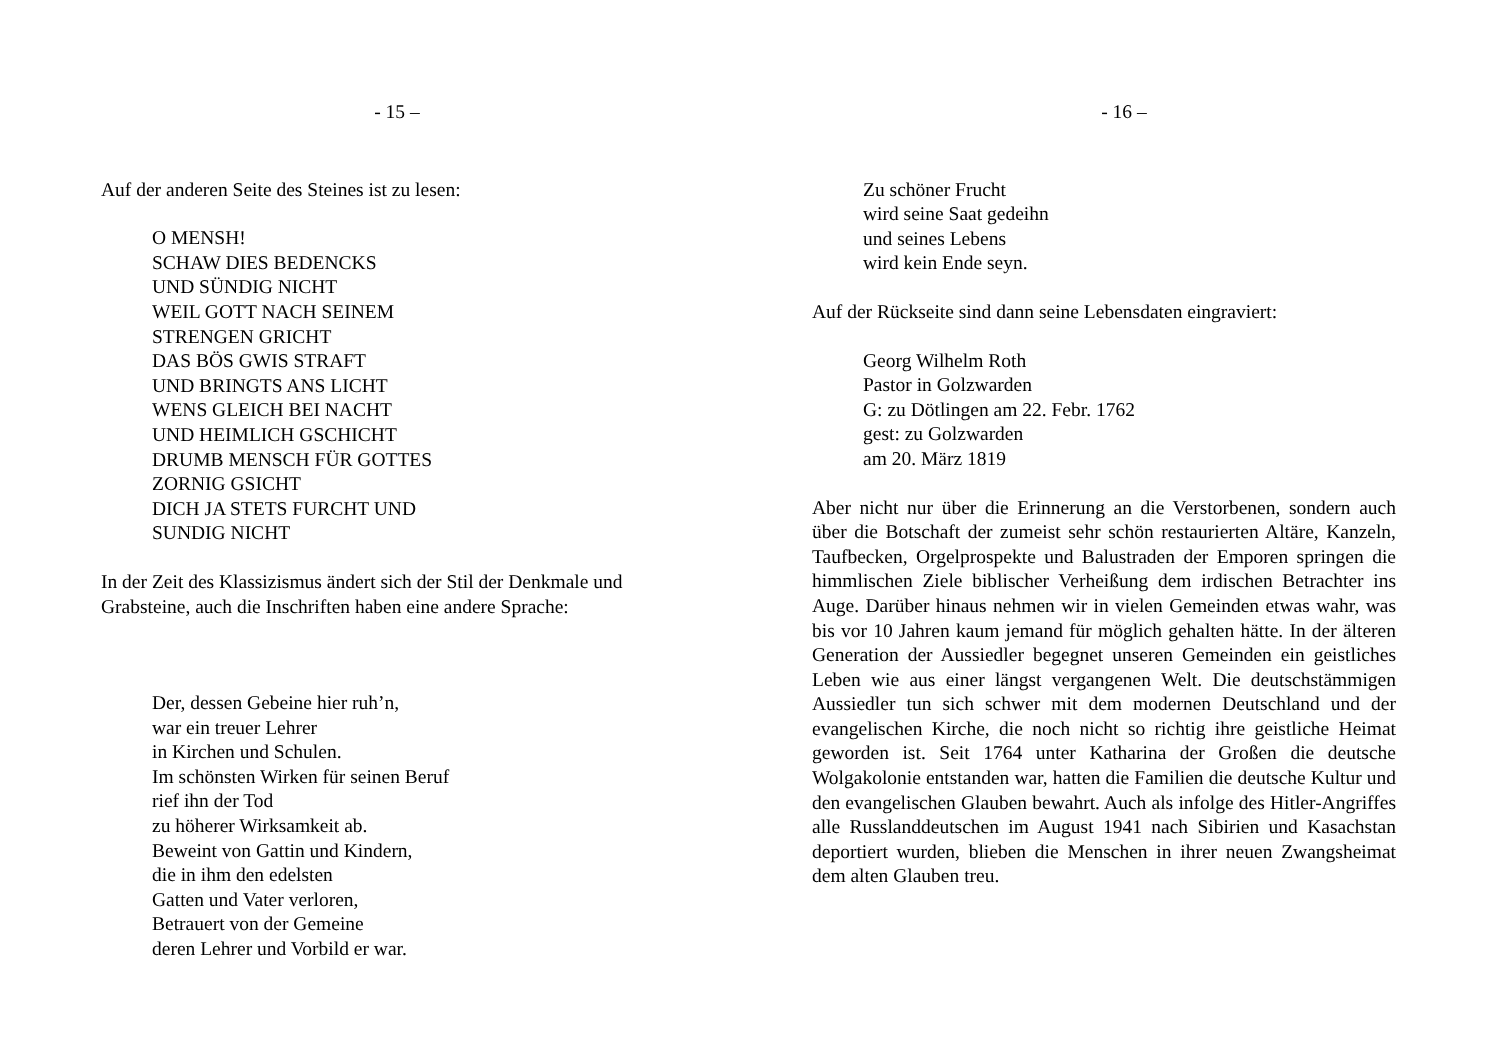- 15 –
Auf der anderen Seite des Steines ist zu lesen:
O MENSH!
SCHAW DIES BEDENCKS
UND SÜNDIG NICHT
WEIL GOTT NACH SEINEM
STRENGEN GRICHT
DAS BÖS GWIS STRAFT
UND BRINGTS ANS LICHT
WENS GLEICH BEI NACHT
UND HEIMLICH GSCHICHT
DRUMB MENSCH FÜR GOTTES
ZORNIG GSICHT
DICH JA STETS FURCHT UND
SUNDIG NICHT
In der Zeit des Klassizismus ändert sich der Stil der Denkmale und Grabsteine, auch die Inschriften haben eine andere Sprache:
Der, dessen Gebeine hier ruh’n,
war ein treuer Lehrer
in Kirchen und Schulen.
Im schönsten Wirken für seinen Beruf
rief ihn der Tod
zu höherer Wirksamkeit ab.
Beweint von Gattin und Kindern,
die in ihm den edelsten
Gatten und Vater verloren,
Betrauert von der Gemeine
deren Lehrer und Vorbild er war.
- 16 –
Zu schöner Frucht
wird seine Saat gedeihn
und seines Lebens
wird kein Ende seyn.
Auf der Rückseite sind dann seine Lebensdaten eingraviert:
Georg Wilhelm Roth
Pastor in Golzwarden
G: zu Dötlingen am 22. Febr. 1762
gest: zu Golzwarden
am 20. März 1819
Aber nicht nur über die Erinnerung an die Verstorbenen, sondern auch über die Botschaft der zumeist sehr schön restaurierten Altäre, Kanzeln, Taufbecken, Orgelprospekte und Balustraden der Emporen springen die himmlischen Ziele biblischer Verheißung dem irdischen Betrachter ins Auge. Darüber hinaus nehmen wir in vielen Gemeinden etwas wahr, was bis vor 10 Jahren kaum jemand für möglich gehalten hätte. In der älteren Generation der Aussiedler begegnet unseren Gemeinden ein geistliches Leben wie aus einer längst vergangenen Welt. Die deutschstämmigen Aussiedler tun sich schwer mit dem modernen Deutschland und der evangelischen Kirche, die noch nicht so richtig ihre geistliche Heimat geworden ist. Seit 1764 unter Katharina der Großen die deutsche Wolgakolonie entstanden war, hatten die Familien die deutsche Kultur und den evangelischen Glauben bewahrt. Auch als infolge des Hitler-Angriffes alle Russlanddeutschen im August 1941 nach Sibirien und Kasachstan deportiert wurden, blieben die Menschen in ihrer neuen Zwangsheimat dem alten Glauben treu.